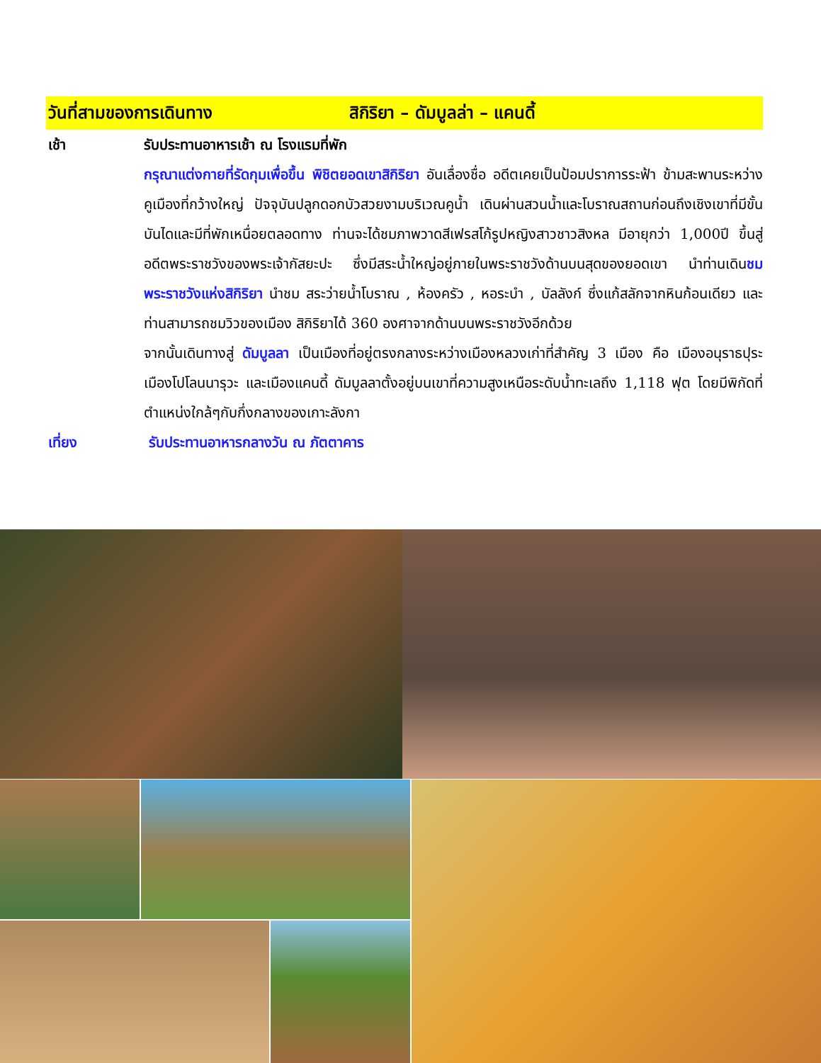วันที่สามของการเดินทาง สิกิริยา – ดัมบูลล่า – แคนดี้
เช้า รับประทานอาหารเช้า ณ โรงแรมที่พัก
กรุณาแต่งกายที่รัดกุมเพื่อขึ้น พิชิตยอดเขาสิกิริยา อันเลื่องชื่อ อดีตเคยเป็นป้อมปราการระฟ้า ข้ามสะพานระหว่างคูเมืองที่กว้างใหญ่ ปัจจุบันปลูกดอกบัวสวยงามบริเวณคูน้ำ เดินผ่านสวนน้ำและโบราณสถานก่อนถึงเชิงเขาที่มีขั้นบันไดและมีที่พักเหนื่อยตลอดทาง ท่านจะได้ชมภาพวาดสีเฟรสโก้รูปหญิงสาวชาวสิงหล มีอายุกว่า 1,000ปี ขึ้นสู่อดีตพระราชวังของพระเจ้ากัสยะปะ ซึ่งมีสระน้ำใหญ่อยู่ภายในพระราชวังด้านบนสุดของยอดเขา นำท่านเดินชมพระราชวังแห่งสิกิริยา นำชม สระว่ายน้ำโบราณ , ห้องครัว , หอระบำ , บัลลังก์ ซึ่งแก้สลักจากหินก้อนเดียว และท่านสามารถชมวิวของเมือง สิกิริยาได้ 360 องศาจากด้านบนพระราชวังอีกด้วย
จากนั้นเดินทางสู่ ดัมบูลลา เป็นเมืองที่อยู่ตรงกลางระหว่างเมืองหลวงเก่าที่สำคัญ 3 เมือง คือ เมืองอนุราธปุระ เมืองโปโลนนารุวะ และเมืองแคนดี้ ดัมบูลลาตั้งอยู่บนเขาที่ความสูงเหนือระดับน้ำทะเลถึง 1,118 ฟุต โดยมีพิกัดที่ตำแหน่งใกล้ๆกับกึ่งกลางของเกาะลังกา
เที่ยง รับประทานอาหารกลางวัน ณ ภัตตาคาร